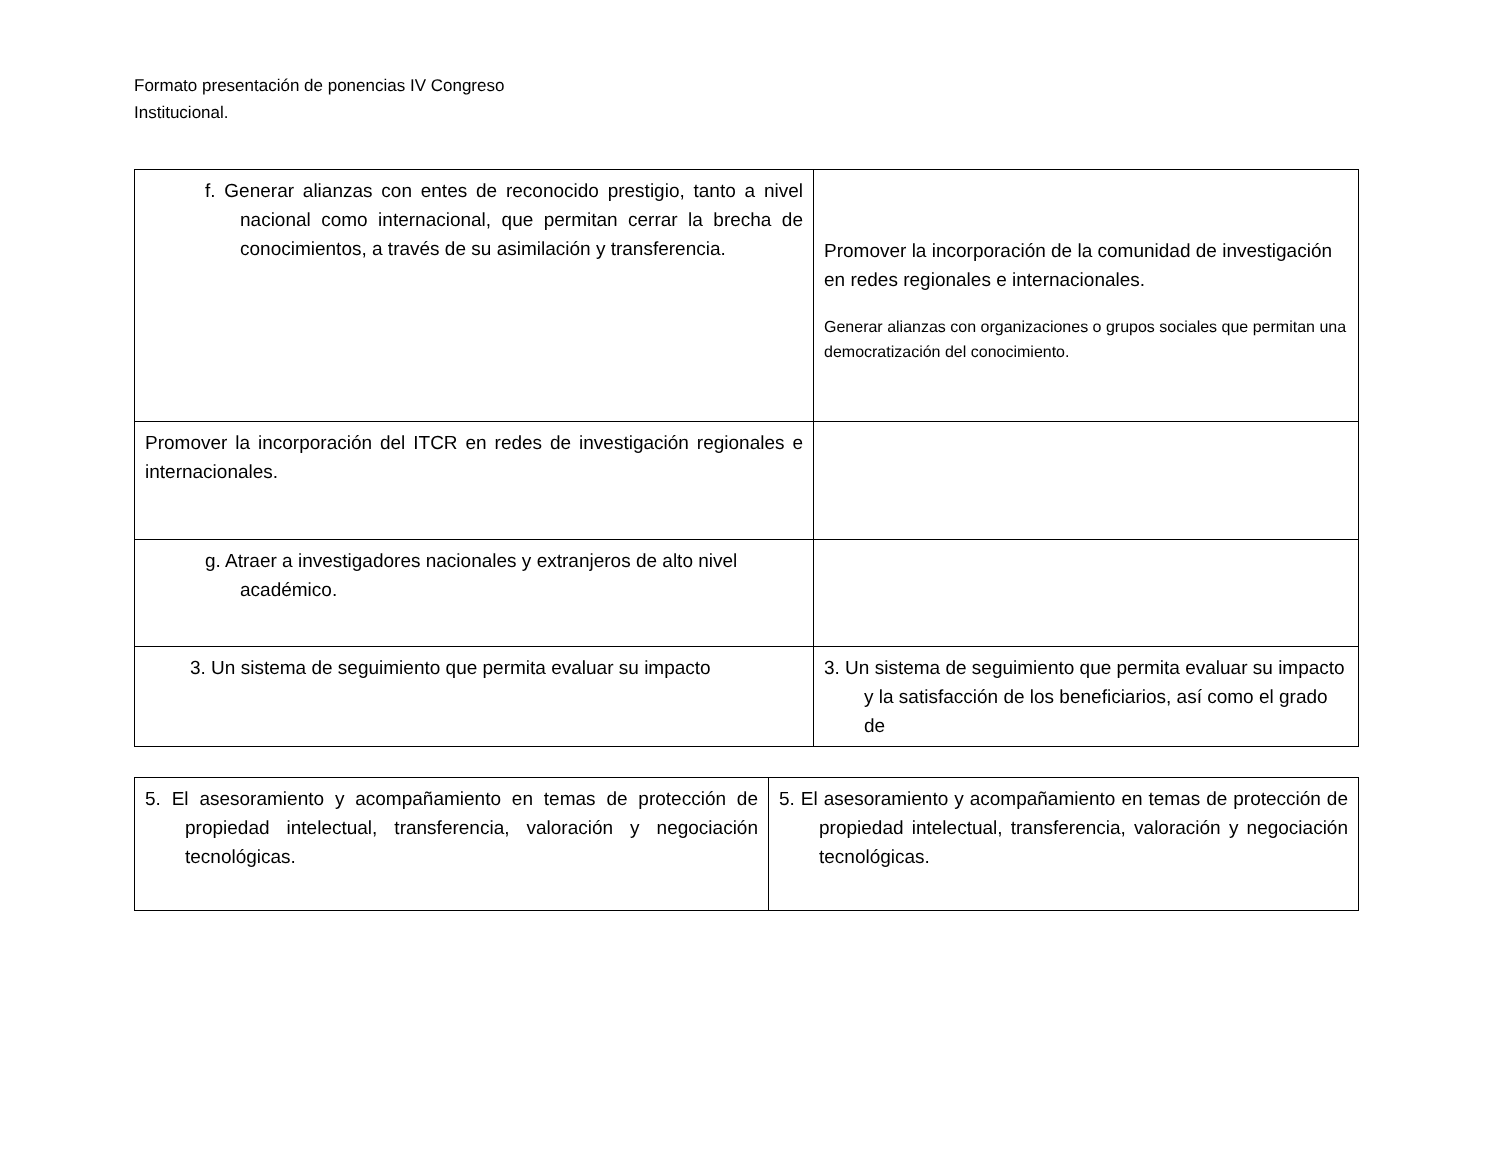Formato presentación de ponencias IV Congreso
Institucional.
| f. Generar alianzas con entes de reconocido prestigio, tanto a nivel nacional como internacional, que permitan cerrar la brecha de conocimientos, a través de su asimilación y transferencia. | Promover la incorporación de la comunidad de investigación en redes regionales e internacionales. Generar alianzas con organizaciones o grupos sociales que permitan una democratización del conocimiento. |
| Promover la incorporación del ITCR en redes de investigación regionales e internacionales. | |
| g. Atraer a investigadores nacionales y extranjeros de alto nivel académico. | |
| 3. Un sistema de seguimiento que permita evaluar su impacto | 3. Un sistema de seguimiento que permita evaluar su impacto y la satisfacción de los beneficiarios, así como el grado de |
| 5. El asesoramiento y acompañamiento en temas de protección de propiedad intelectual, transferencia, valoración y negociación tecnológicas. | 5. El asesoramiento y acompañamiento en temas de protección de propiedad intelectual, transferencia, valoración y negociación tecnológicas. |